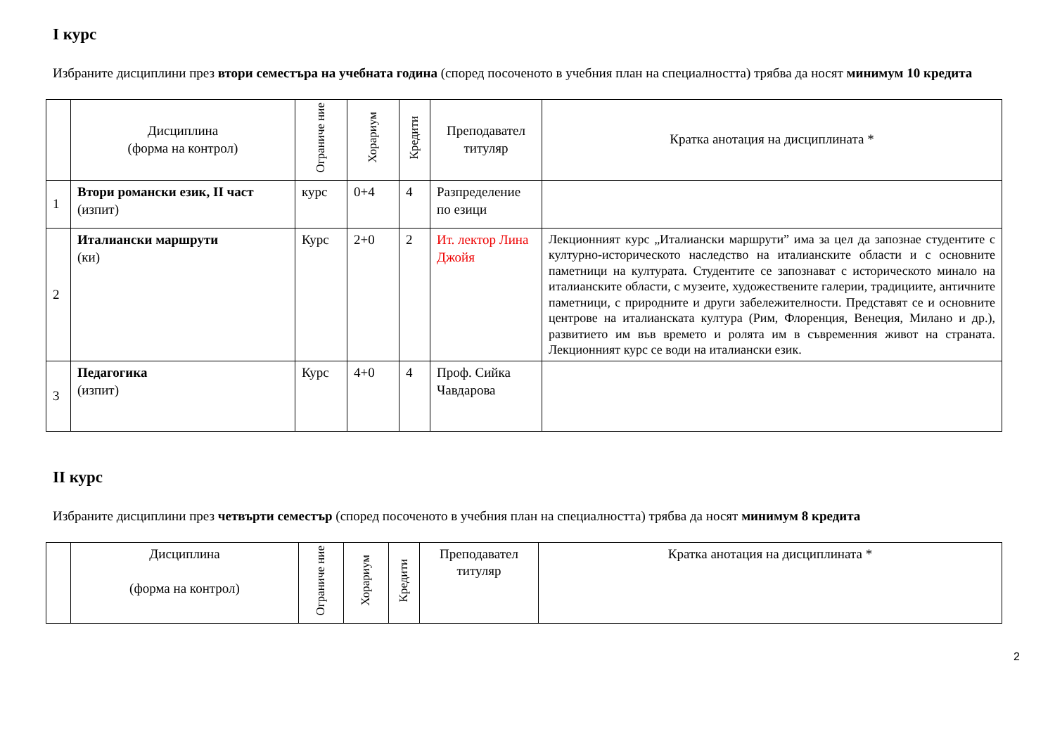I курс
Избраните дисциплини през втори семестъра на учебната година (според посоченото в учебния план на специалността) трябва да носят минимум 10 кредита
| | Дисциплина (форма на контрол) | Ограниче ние | Хорариум | Кредити | Преподавател титуляр | Кратка анотация на дисциплината * |
| --- | --- | --- | --- | --- | --- | --- |
| 1 | Втори романски език, II част (изпит) | курс | 0+4 | 4 | Разпределение по езици | |
| 2 | Италиански маршрути (ки) | Курс | 2+0 | 2 | Ит. лектор Лина Джойя | Лекционният курс „Италиански маршрути” има за цел да запознае студентите с културно-историческото наследство на италианските области и с основните паметници на културата. Студентите се запознават с историческото минало на италианските области, с музеите, художествените галерии, традициите, античните паметници, с природните и други забележителности. Представят се и основните центрове на италианската култура (Рим, Флоренция, Венеция, Милано и др.), развитието им във времето и ролята им в съвременния живот на страната. Лекционният курс се води на италиански език. |
| 3 | Педагогика (изпит) | Курс | 4+0 | 4 | Проф. Сийка Чавдарова | |
II курс
Избраните дисциплини през четвърти семестър (според посоченото в учебния план на специалността) трябва да носят минимум 8 кредита
| | Дисциплина (форма на контрол) | Ограниче ние | Хорариум | Кредити | Преподавател титуляр | Кратка анотация на дисциплината * |
| --- | --- | --- | --- | --- | --- | --- |
2